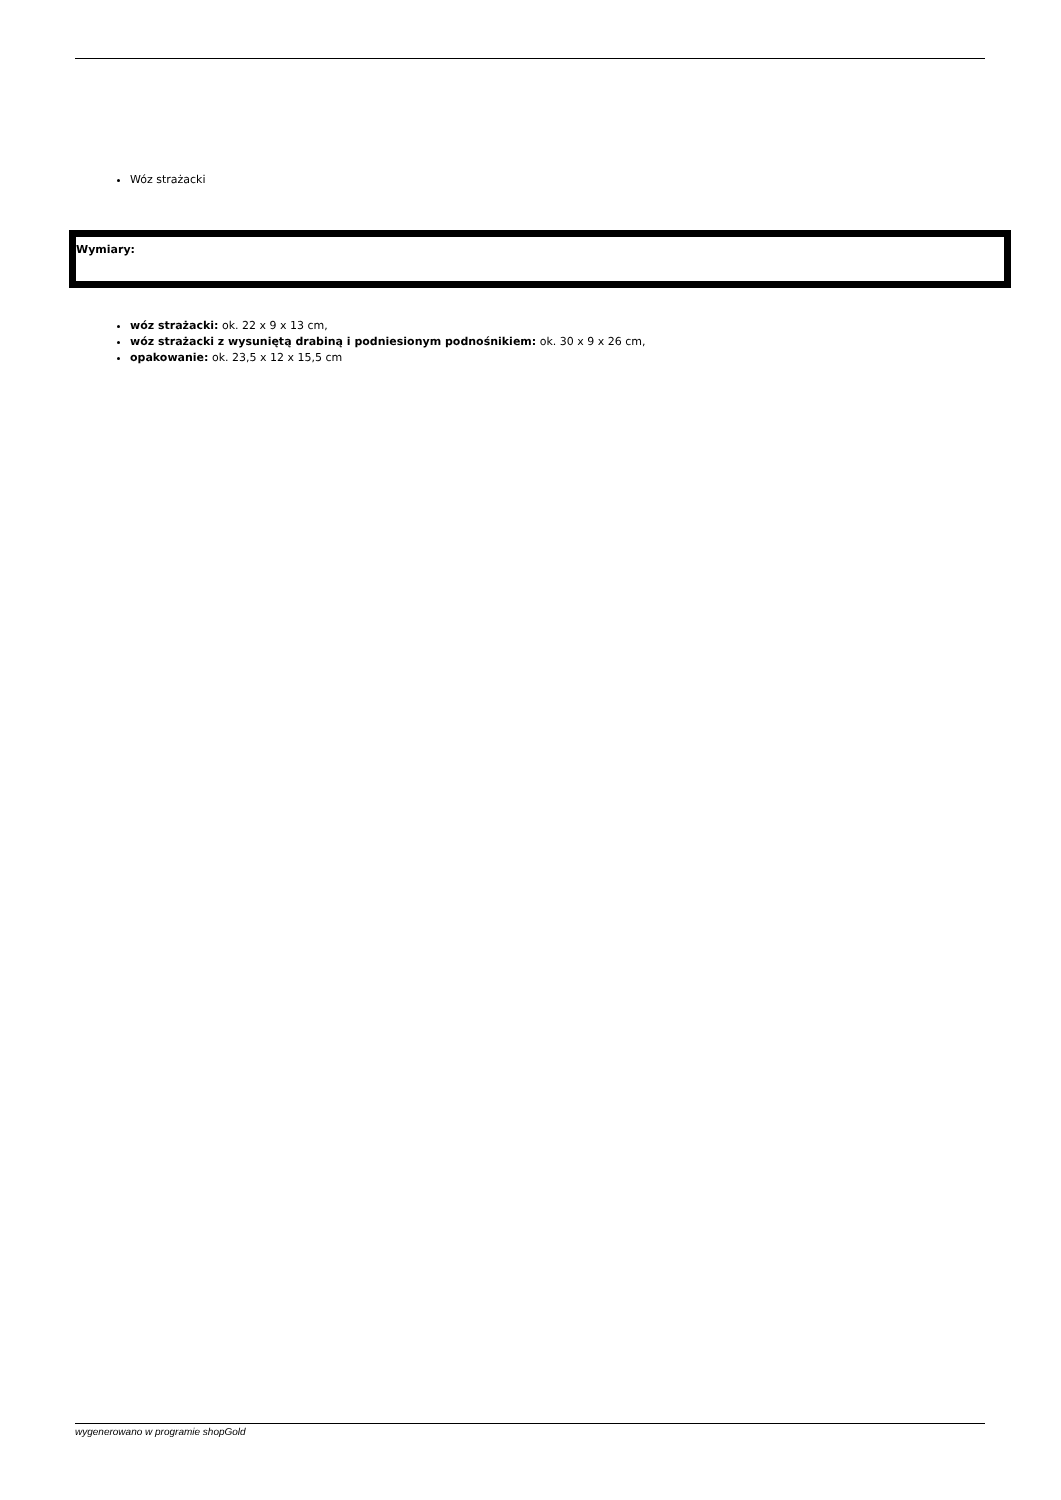Wóz strażacki
Wymiary:
wóz strażacki: ok. 22 x 9 x 13 cm,
wóz strażacki z wysuniętą drabiną i podniesionym podnośnikiem: ok. 30 x 9 x 26 cm,
opakowanie: ok. 23,5 x 12 x 15,5 cm
wygenerowano w programie shopGold